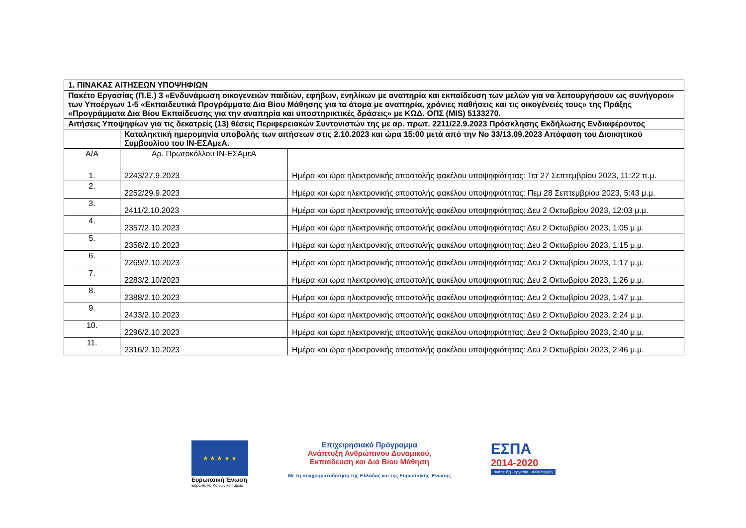| 1. ΠΙΝΑΚΑΣ ΑΙΤΗΣΕΩΝ ΥΠΟΨΗΦΙΩΝ | | |
| Πακέτο Εργασίας (Π.Ε.) 3 «Ενδυνάμωση οικογενειών παιδιών, εφήβων, ενηλίκων με αναπηρία και εκπαίδευση των μελών για να λειτουργήσουν ως συνήγοροι» των Υποέργων 1-5 «Εκπαιδευτικά Προγράμματα Δια Βίου Μάθησης για τα άτομα με αναπηρία, χρόνιες παθήσεις και τις οικογένειές τους» της Πράξης «Προγράμματα Δια Βίου Εκπαίδευσης για την αναπηρία και υποστηρικτικές δράσεις» με ΚΩΔ. ΟΠΣ (MIS) 5133270. | | |
| Αιτήσεις Υποψηφίων για τις δεκατρείς (13) θέσεις Περιφερειακών Συντονιστών της με αρ. πρωτ. 2211/22.9.2023 Πρόσκλησης Εκδήλωσης Ενδιαφέροντος | | |
| | Καταληκτική ημερομηνία υποβολής των αιτήσεων στις 2.10.2023 και ώρα 15:00 μετά από την Νο 33/13.09.2023 Απόφαση του Διοικητικού Συμβουλίου του ΙΝ-ΕΣΑμεΑ. | |
| Α/Α | Αρ. Πρωτοκόλλου ΙΝ-ΕΣΑμεΑ | |
| 1. | 2243/27.9.2023 | Ημέρα και ώρα ηλεκτρονικής αποστολής φακέλου υποψηφιότητας: Τετ 27 Σεπτεμβρίου 2023, 11:22 π.μ. |
| 2. | 2252/29.9.2023 | Ημέρα και ώρα ηλεκτρονικής αποστολής φακέλου υποψηφιότητας: Πεμ 28 Σεπτεμβρίου 2023, 5:43 μ.μ. |
| 3. | 2411/2.10.2023 | Ημέρα και ώρα ηλεκτρονικής αποστολής φακέλου υποψηφιότητας: Δευ 2 Οκτωβρίου 2023, 12:03 μ.μ. |
| 4. | 2357/2.10.2023 | Ημέρα και ώρα ηλεκτρονικής αποστολής φακέλου υποψηφιότητας: Δευ 2 Οκτωβρίου 2023, 1:05 μ.μ. |
| 5. | 2358/2.10.2023 | Ημέρα και ώρα ηλεκτρονικής αποστολής φακέλου υποψηφιότητας: Δευ 2 Οκτωβρίου 2023, 1:15 μ.μ. |
| 6. | 2269/2.10.2023 | Ημέρα και ώρα ηλεκτρονικής αποστολής φακέλου υποψηφιότητας: Δευ 2 Οκτωβρίου 2023, 1:17 μ.μ. |
| 7. | 2283/2.10/2023 | Ημέρα και ώρα ηλεκτρονικής αποστολής φακέλου υποψηφιότητας: Δευ 2 Οκτωβρίου 2023, 1:26 μ.μ. |
| 8. | 2388/2.10.2023 | Ημέρα και ώρα ηλεκτρονικής αποστολής φακέλου υποψηφιότητας: Δευ 2 Οκτωβρίου 2023, 1:47 μ.μ. |
| 9. | 2433/2.10.2023 | Ημέρα και ώρα ηλεκτρονικής αποστολής φακέλου υποψηφιότητας: Δευ 2 Οκτωβρίου 2023, 2:24 μ.μ. |
| 10. | 2296/2.10.2023 | Ημέρα και ώρα ηλεκτρονικής αποστολής φακέλου υποψηφιότητας: Δευ 2 Οκτωβρίου 2023, 2:40 μ.μ. |
| 11. | 2316/2.10.2023 | Ημέρα και ώρα ηλεκτρονικής αποστολής φακέλου υποψηφιότητας: Δευ 2 Οκτωβρίου 2023, 2:46 μ.μ. |
★ ★ ★ ★ ★
Ευρωπαϊκή Ένωση
Ευρωπαϊκό Κοινωνικό Ταμείο
Επιχειρησιακό Πρόγραμμα
Ανάπτυξη Ανθρώπινου Δυναμικού,
Εκπαίδευση και Διά Βίου Μάθηση
Με τη συγχρηματοδότηση της Ελλάδας και της Ευρωπαϊκής Ένωσης
ΕΣΠΑ
2014-2020
ανάπτυξη - εργασία - αλληλεγγύη